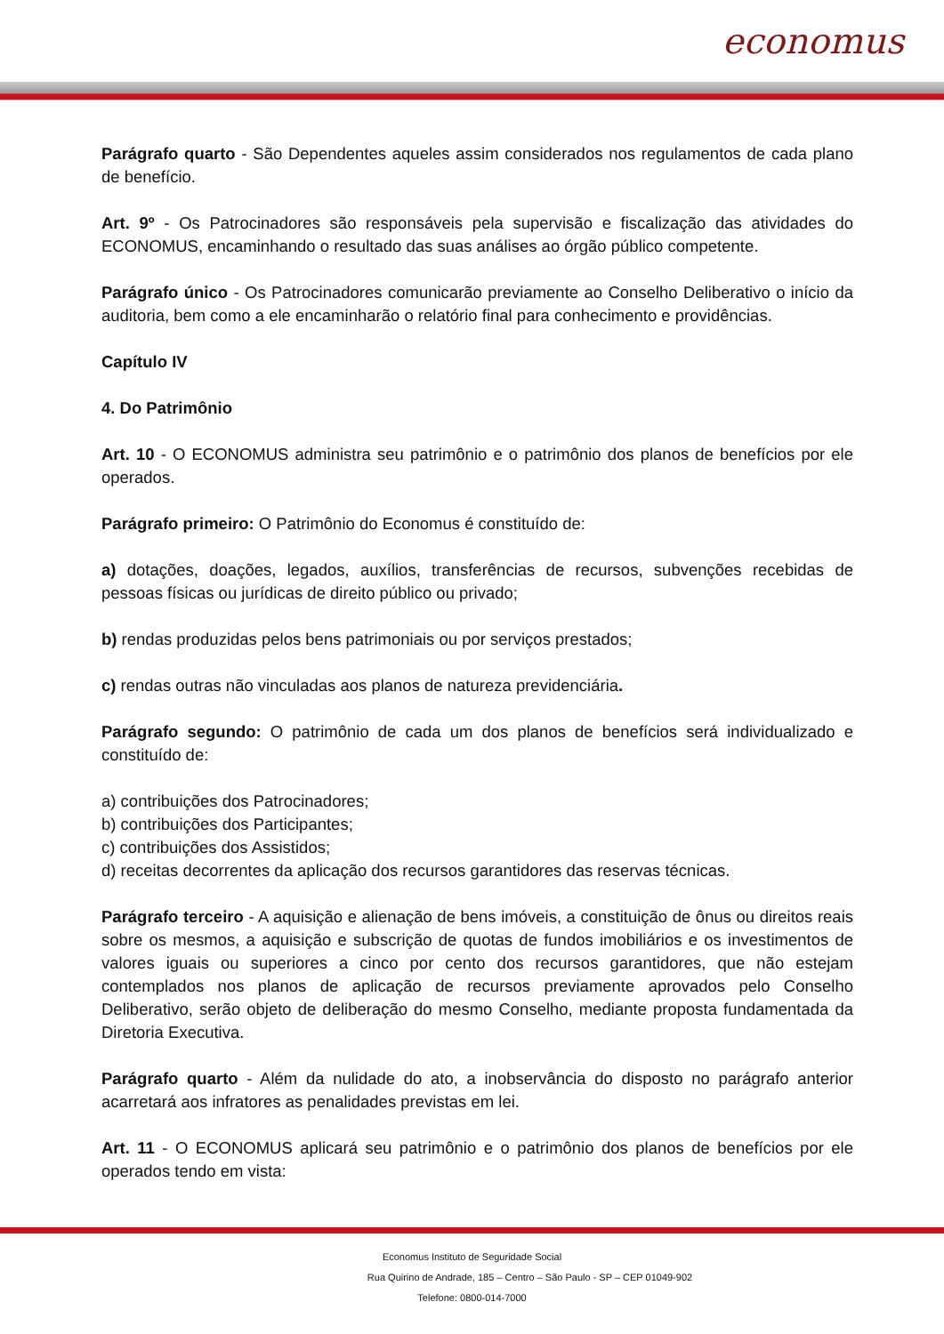economus
Parágrafo quarto - São Dependentes aqueles assim considerados nos regulamentos de cada plano de benefício.
Art. 9º - Os Patrocinadores são responsáveis pela supervisão e fiscalização das atividades do ECONOMUS, encaminhando o resultado das suas análises ao órgão público competente.
Parágrafo único - Os Patrocinadores comunicarão previamente ao Conselho Deliberativo o início da auditoria, bem como a ele encaminharão o relatório final para conhecimento e providências.
Capítulo IV
4. Do Patrimônio
Art. 10 - O ECONOMUS administra seu patrimônio e o patrimônio dos planos de benefícios por ele operados.
Parágrafo primeiro: O Patrimônio do Economus é constituído de:
a) dotações, doações, legados, auxílios, transferências de recursos, subvenções recebidas de pessoas físicas ou jurídicas de direito público ou privado;
b) rendas produzidas pelos bens patrimoniais ou por serviços prestados;
c) rendas outras não vinculadas aos planos de natureza previdenciária.
Parágrafo segundo: O patrimônio de cada um dos planos de benefícios será individualizado e constituído de:
a) contribuições dos Patrocinadores;
b) contribuições dos Participantes;
c) contribuições dos Assistidos;
d) receitas decorrentes da aplicação dos recursos garantidores das reservas técnicas.
Parágrafo terceiro - A aquisição e alienação de bens imóveis, a constituição de ônus ou direitos reais sobre os mesmos, a aquisição e subscrição de quotas de fundos imobiliários e os investimentos de valores iguais ou superiores a cinco por cento dos recursos garantidores, que não estejam contemplados nos planos de aplicação de recursos previamente aprovados pelo Conselho Deliberativo, serão objeto de deliberação do mesmo Conselho, mediante proposta fundamentada da Diretoria Executiva.
Parágrafo quarto - Além da nulidade do ato, a inobservância do disposto no parágrafo anterior acarretará aos infratores as penalidades previstas em lei.
Art. 11 - O ECONOMUS aplicará seu patrimônio e o patrimônio dos planos de benefícios por ele operados tendo em vista:
Economus Instituto de Seguridade Social
Rua Quirino de Andrade, 185 – Centro – São Paulo - SP – CEP 01049-902
Telefone: 0800-014-7000